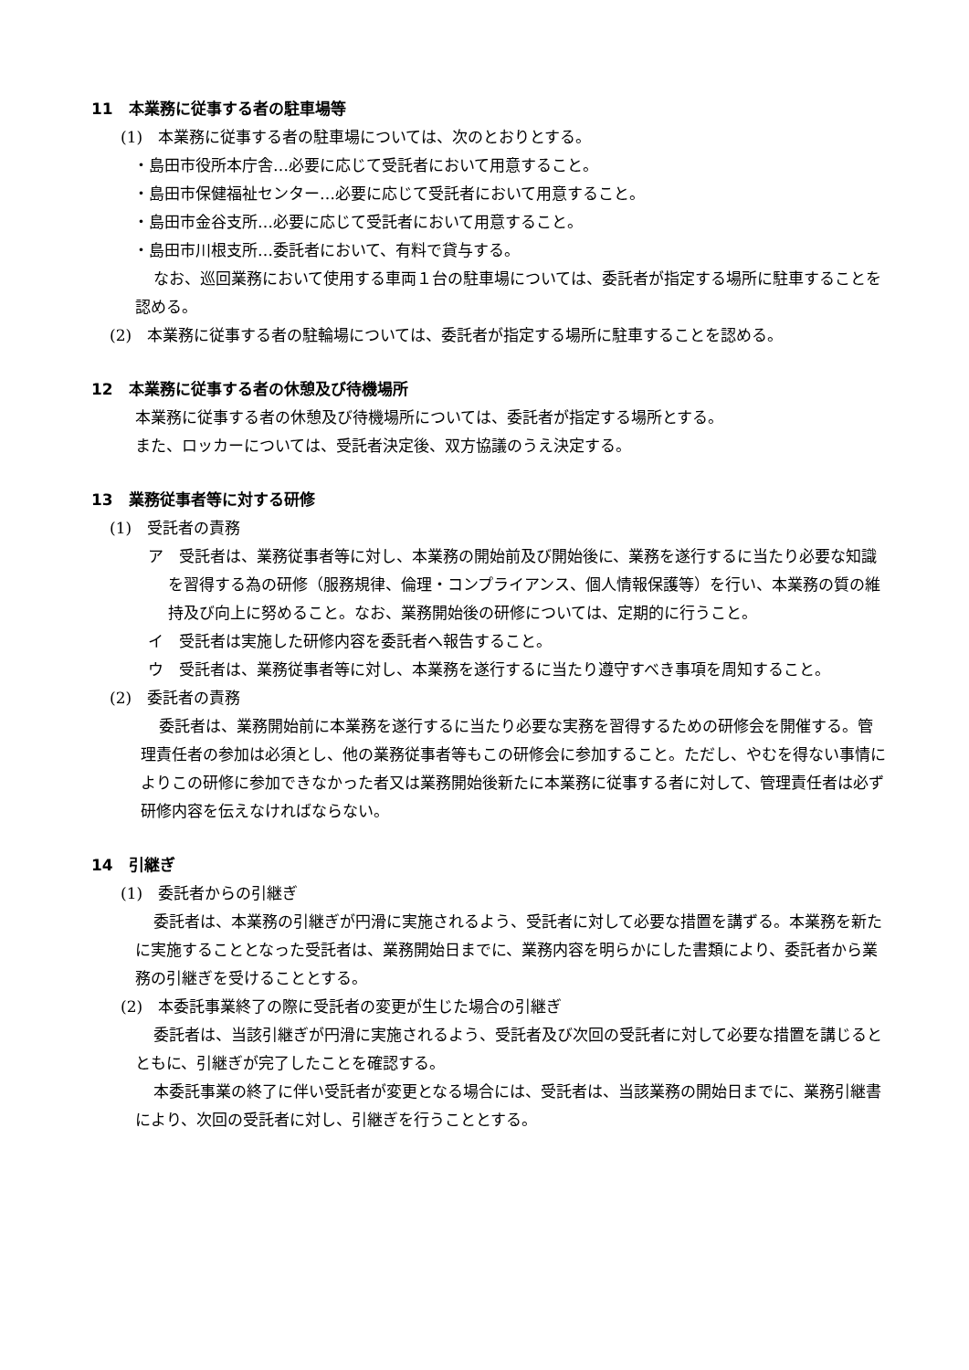11　本業務に従事する者の駐車場等
(1)　本業務に従事する者の駐車場については、次のとおりとする。
・島田市役所本庁舎…必要に応じて受託者において用意すること。
・島田市保健福祉センター…必要に応じて受託者において用意すること。
・島田市金谷支所…必要に応じて受託者において用意すること。
・島田市川根支所…委託者において、有料で貸与する。
なお、巡回業務において使用する車両１台の駐車場については、委託者が指定する場所に駐車することを認める。
(2)　本業務に従事する者の駐輪場については、委託者が指定する場所に駐車することを認める。
12　本業務に従事する者の休憩及び待機場所
本業務に従事する者の休憩及び待機場所については、委託者が指定する場所とする。
また、ロッカーについては、受託者決定後、双方協議のうえ決定する。
13　業務従事者等に対する研修
(1)　受託者の責務
ア　受託者は、業務従事者等に対し、本業務の開始前及び開始後に、業務を遂行するに当たり必要な知識を習得する為の研修（服務規律、倫理・コンプライアンス、個人情報保護等）を行い、本業務の質の維持及び向上に努めること。なお、業務開始後の研修については、定期的に行うこと。
イ　受託者は実施した研修内容を委託者へ報告すること。
ウ　受託者は、業務従事者等に対し、本業務を遂行するに当たり遵守すべき事項を周知すること。
(2)　委託者の責務
委託者は、業務開始前に本業務を遂行するに当たり必要な実務を習得するための研修会を開催する。管理責任者の参加は必須とし、他の業務従事者等もこの研修会に参加すること。ただし、やむを得ない事情によりこの研修に参加できなかった者又は業務開始後新たに本業務に従事する者に対して、管理責任者は必ず研修内容を伝えなければならない。
14　引継ぎ
(1)　委託者からの引継ぎ
委託者は、本業務の引継ぎが円滑に実施されるよう、受託者に対して必要な措置を講ずる。本業務を新たに実施することとなった受託者は、業務開始日までに、業務内容を明らかにした書類により、委託者から業務の引継ぎを受けることとする。
(2)　本委託事業終了の際に受託者の変更が生じた場合の引継ぎ
委託者は、当該引継ぎが円滑に実施されるよう、受託者及び次回の受託者に対して必要な措置を講じるとともに、引継ぎが完了したことを確認する。
本委託事業の終了に伴い受託者が変更となる場合には、受託者は、当該業務の開始日までに、業務引継書により、次回の受託者に対し、引継ぎを行うこととする。